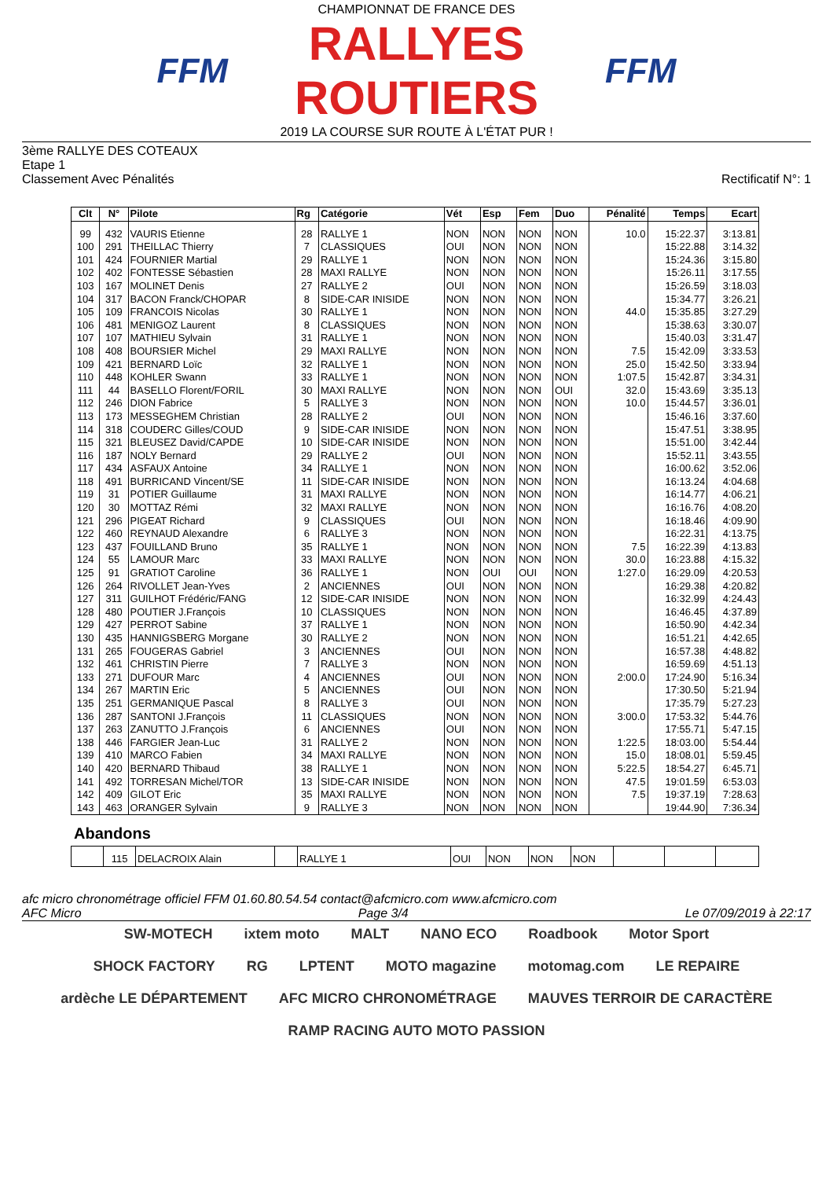FFM
CHAMPIONNAT DE FRANCE DES
RALLYES ROUTIERS
2019 LA COURSE SUR ROUTE À L'ÉTAT PUR !
FFM
3ème RALLYE DES COTEAUX
Etape 1
Classement Avec Pénalités Rectificatif N°: 1
| Clt | N° | Pilote | Rg | Catégorie | Vét | Esp | Fem | Duo | Pénalité | Temps | Ecart |
| --- | --- | --- | --- | --- | --- | --- | --- | --- | --- | --- | --- |
| 99 | 432 | VAURIS Etienne | 28 | RALLYE 1 | NON | NON | NON | NON | 10.0 | 15:22.37 | 3:13.81 |
| 100 | 291 | THEILLAC Thierry | 7 | CLASSIQUES | OUI | NON | NON | NON | | 15:22.88 | 3:14.32 |
| 101 | 424 | FOURNIER Martial | 29 | RALLYE 1 | NON | NON | NON | NON | | 15:24.36 | 3:15.80 |
| 102 | 402 | FONTESSE Sébastien | 28 | MAXI RALLYE | NON | NON | NON | NON | | 15:26.11 | 3:17.55 |
| 103 | 167 | MOLINET Denis | 27 | RALLYE 2 | OUI | NON | NON | NON | | 15:26.59 | 3:18.03 |
| 104 | 317 | BACON Franck/CHOPAR | 8 | SIDE-CAR INISIDE | NON | NON | NON | NON | | 15:34.77 | 3:26.21 |
| 105 | 109 | FRANCOIS Nicolas | 30 | RALLYE 1 | NON | NON | NON | NON | 44.0 | 15:35.85 | 3:27.29 |
| 106 | 481 | MENIGOZ Laurent | 8 | CLASSIQUES | NON | NON | NON | NON | | 15:38.63 | 3:30.07 |
| 107 | 107 | MATHIEU Sylvain | 31 | RALLYE 1 | NON | NON | NON | NON | | 15:40.03 | 3:31.47 |
| 108 | 408 | BOURSIER Michel | 29 | MAXI RALLYE | NON | NON | NON | NON | 7.5 | 15:42.09 | 3:33.53 |
| 109 | 421 | BERNARD Loïc | 32 | RALLYE 1 | NON | NON | NON | NON | 25.0 | 15:42.50 | 3:33.94 |
| 110 | 448 | KOHLER Swann | 33 | RALLYE 1 | NON | NON | NON | NON | 1:07.5 | 15:42.87 | 3:34.31 |
| 111 | 44 | BASELLO Florent/FORIL | 30 | MAXI RALLYE | NON | NON | NON | OUI | 32.0 | 15:43.69 | 3:35.13 |
| 112 | 246 | DION Fabrice | 5 | RALLYE 3 | NON | NON | NON | NON | 10.0 | 15:44.57 | 3:36.01 |
| 113 | 173 | MESSEGHEM Christian | 28 | RALLYE 2 | OUI | NON | NON | NON | | 15:46.16 | 3:37.60 |
| 114 | 318 | COUDERC Gilles/COUD | 9 | SIDE-CAR INISIDE | NON | NON | NON | NON | | 15:47.51 | 3:38.95 |
| 115 | 321 | BLEUSEZ David/CAPDE | 10 | SIDE-CAR INISIDE | NON | NON | NON | NON | | 15:51.00 | 3:42.44 |
| 116 | 187 | NOLY Bernard | 29 | RALLYE 2 | OUI | NON | NON | NON | | 15:52.11 | 3:43.55 |
| 117 | 434 | ASFAUX Antoine | 34 | RALLYE 1 | NON | NON | NON | NON | | 16:00.62 | 3:52.06 |
| 118 | 491 | BURRICAND Vincent/SE | 11 | SIDE-CAR INISIDE | NON | NON | NON | NON | | 16:13.24 | 4:04.68 |
| 119 | 31 | POTIER Guillaume | 31 | MAXI RALLYE | NON | NON | NON | NON | | 16:14.77 | 4:06.21 |
| 120 | 30 | MOTTAZ Rémi | 32 | MAXI RALLYE | NON | NON | NON | NON | | 16:16.76 | 4:08.20 |
| 121 | 296 | PIGEAT Richard | 9 | CLASSIQUES | OUI | NON | NON | NON | | 16:18.46 | 4:09.90 |
| 122 | 460 | REYNAUD Alexandre | 6 | RALLYE 3 | NON | NON | NON | NON | | 16:22.31 | 4:13.75 |
| 123 | 437 | FOUILLAND Bruno | 35 | RALLYE 1 | NON | NON | NON | NON | 7.5 | 16:22.39 | 4:13.83 |
| 124 | 55 | LAMOUR Marc | 33 | MAXI RALLYE | NON | NON | NON | NON | 30.0 | 16:23.88 | 4:15.32 |
| 125 | 91 | GRATIOT Caroline | 36 | RALLYE 1 | NON | OUI | OUI | NON | 1:27.0 | 16:29.09 | 4:20.53 |
| 126 | 264 | RIVOLLET Jean-Yves | 2 | ANCIENNES | OUI | NON | NON | NON | | 16:29.38 | 4:20.82 |
| 127 | 311 | GUILHOT Frédéric/FANG | 12 | SIDE-CAR INISIDE | NON | NON | NON | NON | | 16:32.99 | 4:24.43 |
| 128 | 480 | POUTIER J.François | 10 | CLASSIQUES | NON | NON | NON | NON | | 16:46.45 | 4:37.89 |
| 129 | 427 | PERROT Sabine | 37 | RALLYE 1 | NON | NON | NON | NON | | 16:50.90 | 4:42.34 |
| 130 | 435 | HANNIGSBERG Morgane | 30 | RALLYE 2 | NON | NON | NON | NON | | 16:51.21 | 4:42.65 |
| 131 | 265 | FOUGERAS Gabriel | 3 | ANCIENNES | OUI | NON | NON | NON | | 16:57.38 | 4:48.82 |
| 132 | 461 | CHRISTIN Pierre | 7 | RALLYE 3 | NON | NON | NON | NON | | 16:59.69 | 4:51.13 |
| 133 | 271 | DUFOUR Marc | 4 | ANCIENNES | OUI | NON | NON | NON | 2:00.0 | 17:24.90 | 5:16.34 |
| 134 | 267 | MARTIN Eric | 5 | ANCIENNES | OUI | NON | NON | NON | | 17:30.50 | 5:21.94 |
| 135 | 251 | GERMANIQUE Pascal | 8 | RALLYE 3 | OUI | NON | NON | NON | | 17:35.79 | 5:27.23 |
| 136 | 287 | SANTONI J.François | 11 | CLASSIQUES | NON | NON | NON | NON | 3:00.0 | 17:53.32 | 5:44.76 |
| 137 | 263 | ZANUTTO J.François | 6 | ANCIENNES | OUI | NON | NON | NON | | 17:55.71 | 5:47.15 |
| 138 | 446 | FARGIER Jean-Luc | 31 | RALLYE 2 | NON | NON | NON | NON | 1:22.5 | 18:03.00 | 5:54.44 |
| 139 | 410 | MARCO Fabien | 34 | MAXI RALLYE | NON | NON | NON | NON | 15.0 | 18:08.01 | 5:59.45 |
| 140 | 420 | BERNARD Thibaud | 38 | RALLYE 1 | NON | NON | NON | NON | 5:22.5 | 18:54.27 | 6:45.71 |
| 141 | 492 | TORRESAN Michel/TOR | 13 | SIDE-CAR INISIDE | NON | NON | NON | NON | 47.5 | 19:01.59 | 6:53.03 |
| 142 | 409 | GILOT Eric | 35 | MAXI RALLYE | NON | NON | NON | NON | 7.5 | 19:37.19 | 7:28.63 |
| 143 | 463 | ORANGER Sylvain | 9 | RALLYE 3 | NON | NON | NON | NON | | 19:44.90 | 7:36.34 |
Abandons
| | 115 | DELACROIX Alain | | RALLYE 1 | OUI | NON | NON | NON | | | |
afc micro chronométrage officiel FFM 01.60.80.54.54 contact@afcmicro.com www.afcmicro.com
AFC Micro Page 3/4 Le 07/09/2019 à 22:17
SW-MOTECH ixtem moto MALT NANO ECO Roadbook Motor Sport SHOCK FACTORY RG LPTENT MOTO magazine motomag.com LE REPAIRE ardèche LE DÉPARTEMENT AFC MICRO CHRONOMÉTRAGE MAUVES TERROIR DE CARACTÈRE RAMP RACING AUTO MOTO PASSION